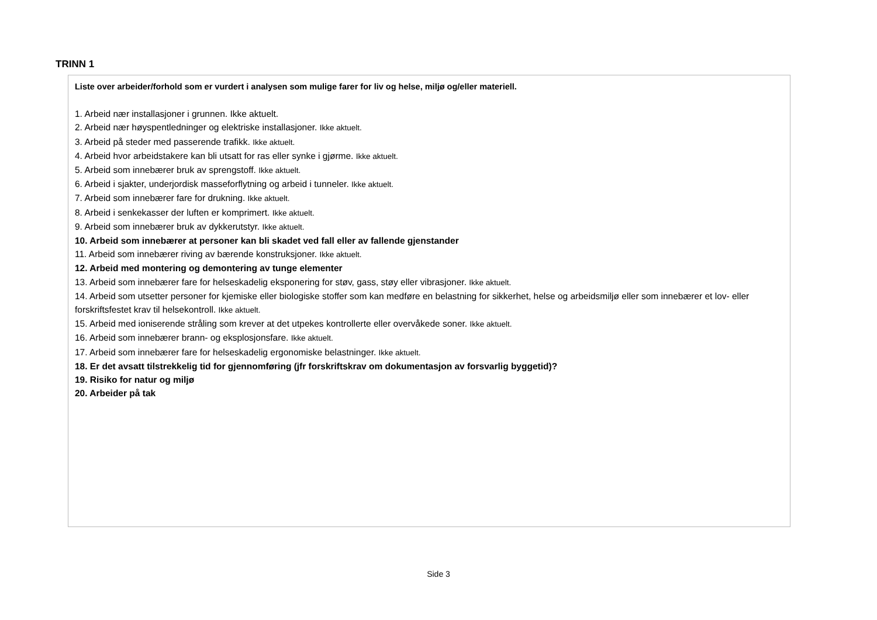TRINN 1
Liste over arbeider/forhold som er vurdert i analysen som mulige farer for liv og helse, miljø og/eller materiell.
1. Arbeid nær installasjoner i grunnen. Ikke aktuelt.
2. Arbeid nær høyspentledninger og elektriske installasjoner. Ikke aktuelt.
3. Arbeid på steder med passerende trafikk. Ikke aktuelt.
4. Arbeid hvor arbeidstakere kan bli utsatt for ras eller synke i gjørme. Ikke aktuelt.
5. Arbeid som innebærer bruk av sprengstoff. Ikke aktuelt.
6. Arbeid i sjakter, underjordisk masseforflytning og arbeid i tunneler. Ikke aktuelt.
7. Arbeid som innebærer fare for drukning. Ikke aktuelt.
8. Arbeid i senkekasser der luften er komprimert. Ikke aktuelt.
9. Arbeid som innebærer bruk av dykkerutstyr. Ikke aktuelt.
10. Arbeid som innebærer at personer kan bli skadet ved fall eller av fallende gjenstander
11. Arbeid som innebærer riving av bærende konstruksjoner. Ikke aktuelt.
12. Arbeid med montering og demontering av tunge elementer
13. Arbeid som innebærer fare for helseskadelig eksponering for støv, gass, støy eller vibrasjoner. Ikke aktuelt.
14. Arbeid som utsetter personer for kjemiske eller biologiske stoffer som kan medføre en belastning for sikkerhet, helse og arbeidsmiljø eller som innebærer et lov- eller forskriftsfestet krav til helsekontroll. Ikke aktuelt.
15. Arbeid med ioniserende stråling som krever at det utpekes kontrollerte eller overvåkede soner. Ikke aktuelt.
16. Arbeid som innebærer brann- og eksplosjonsfare. Ikke aktuelt.
17. Arbeid som innebærer fare for helseskadelig ergonomiske belastninger. Ikke aktuelt.
18. Er det avsatt tilstrekkelig tid for gjennomføring (jfr forskriftskrav om dokumentasjon av forsvarlig byggetid)?
19. Risiko for natur og miljø
20. Arbeider på tak
Side 3